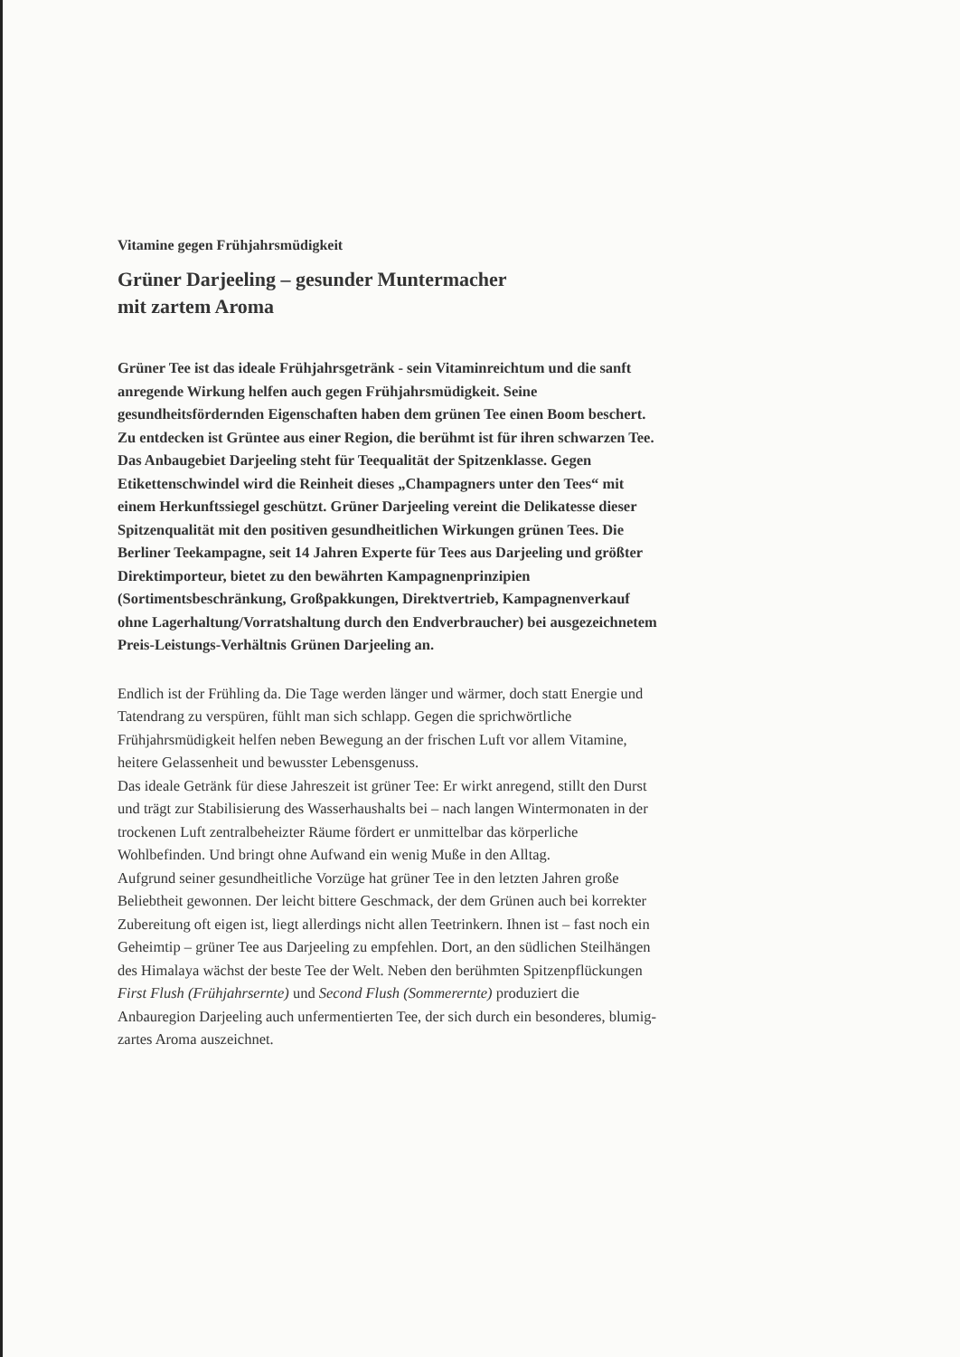Vitamine gegen Frühjahrsmüdigkeit
Grüner Darjeeling – gesunder Muntermacher
mit zartem Aroma
Grüner Tee ist das ideale Frühjahrsgetränk - sein Vitamin­reichtum und die sanft anregende Wirkung helfen auch gegen Frühjahrsmüdigkeit. Seine gesundheitsfördernden Eigen­schaften haben dem grünen Tee einen Boom beschert. Zu entdecken ist Grüntee aus einer Region, die berühmt ist für ihren schwarzen Tee. Das Anbaugebiet Darjeeling steht für Teequalität der Spitzenklasse. Gegen Etikettenschwindel wird die Reinheit dieses „Champagners unter den Tees“ mit einem Herkunftssiegel geschützt. Grüner Darjeeling vereint die Delikatesse dieser Spitzenqualität mit den positiven gesundheitlichen Wirkungen grünen Tees. Die Berliner Teekampagne, seit 14 Jahren Experte für Tees aus Darjeeling und größter Direktimporteur, bietet zu den bewährten Kampagnenprinzipien (Sortimentsbeschränkung, Großpak­kungen, Direktvertrieb, Kampagnenverkauf ohne Lagerhal­tung/Vorratshaltung durch den Endverbraucher) bei ausge­zeichnetem Preis-Leistungs-Verhältnis Grünen Darjeeling an.
Endlich ist der Frühling da. Die Tage werden länger und wärmer, doch statt Energie und Tatendrang zu verspüren, fühlt man sich schlapp. Gegen die sprichwörtliche Frühjahrsmüdigkeit helfen neben Bewegung an der frischen Luft vor allem Vitamine, heitere Gelassenheit und bewusster Lebensgenuss.
Das ideale Getränk für diese Jahreszeit ist grüner Tee: Er wirkt anregend, stillt den Durst und trägt zur Stabilisierung des Wasser­haushalts bei – nach langen Wintermonaten in der trockenen Luft zentralbeheizter Räume fördert er unmittelbar das körperliche Wohlbefinden. Und bringt ohne Aufwand ein wenig Muße in den Alltag.
Aufgrund seiner gesundheitliche Vorzüge hat grüner Tee in den letzten Jahren große Beliebtheit gewonnen. Der leicht bittere Ge­schmack, der dem Grünen auch bei korrekter Zubereitung oft eigen ist, liegt allerdings nicht allen Teetrinkern. Ihnen ist – fast noch ein Geheimtip – grüner Tee aus Darjeeling zu empfehlen. Dort, an den südlichen Steilhängen des Himalaya wächst der beste Tee der Welt. Neben den berühmten Spitzenpflückungen First Flush (Frühjahrs­ernte) und Second Flush (Sommerernte) produziert die Anbauregion Darjeeling auch unfermentierten Tee, der sich durch ein besonderes, blumig-zartes Aroma auszeichnet.